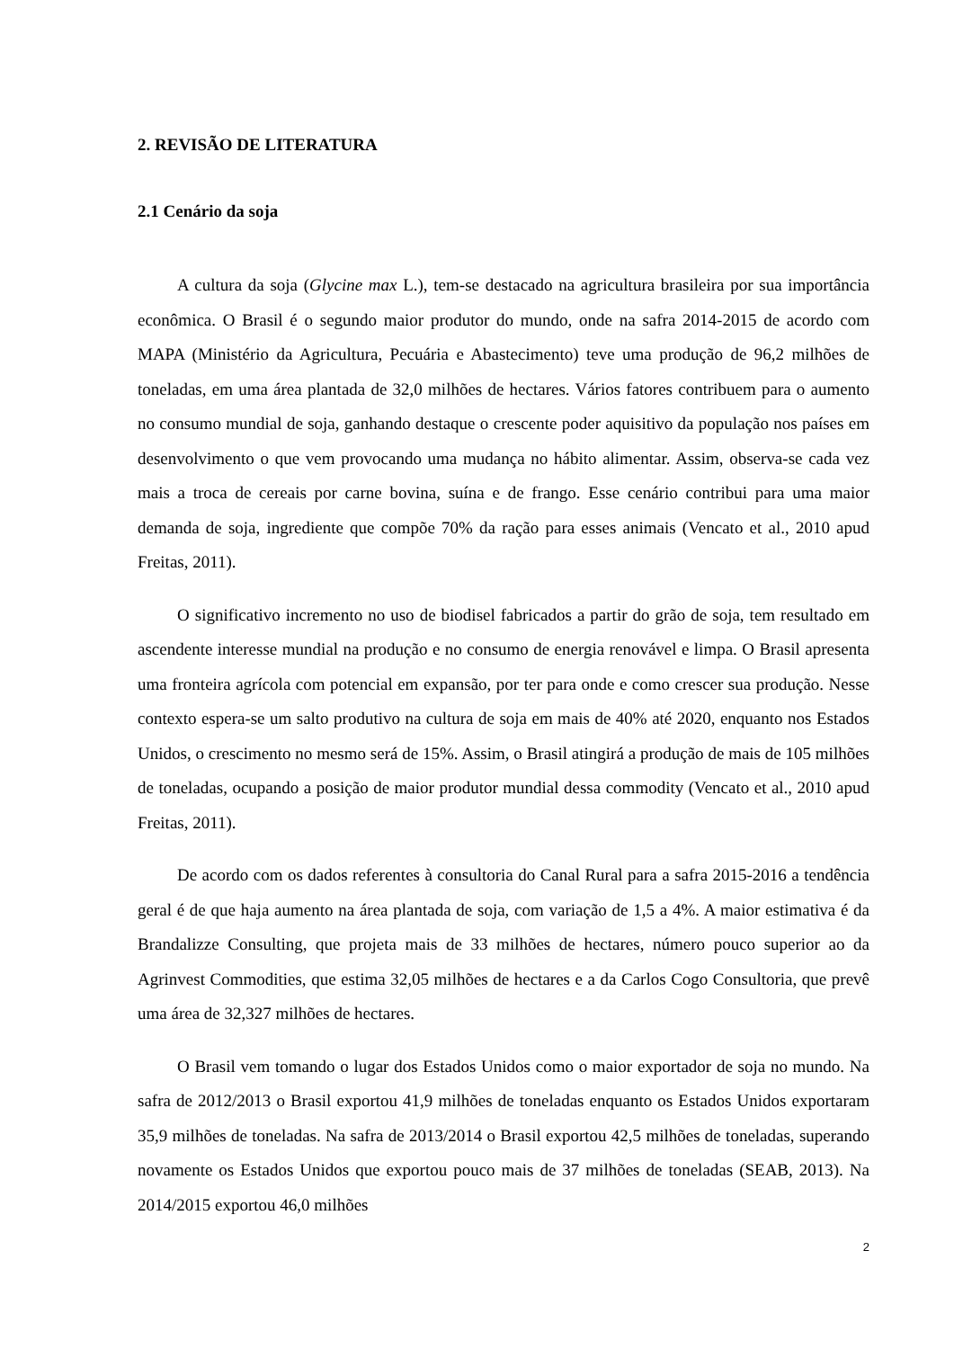2. REVISÃO DE LITERATURA
2.1 Cenário da soja
A cultura da soja (Glycine max L.), tem-se destacado na agricultura brasileira por sua importância econômica. O Brasil é o segundo maior produtor do mundo, onde na safra 2014-2015 de acordo com MAPA (Ministério da Agricultura, Pecuária e Abastecimento) teve uma produção de 96,2 milhões de toneladas, em uma área plantada de 32,0 milhões de hectares. Vários fatores contribuem para o aumento no consumo mundial de soja, ganhando destaque o crescente poder aquisitivo da população nos países em desenvolvimento o que vem provocando uma mudança no hábito alimentar. Assim, observa-se cada vez mais a troca de cereais por carne bovina, suína e de frango. Esse cenário contribui para uma maior demanda de soja, ingrediente que compõe 70% da ração para esses animais (Vencato et al., 2010 apud Freitas, 2011).
O significativo incremento no uso de biodisel fabricados a partir do grão de soja, tem resultado em ascendente interesse mundial na produção e no consumo de energia renovável e limpa. O Brasil apresenta uma fronteira agrícola com potencial em expansão, por ter para onde e como crescer sua produção. Nesse contexto espera-se um salto produtivo na cultura de soja em mais de 40% até 2020, enquanto nos Estados Unidos, o crescimento no mesmo será de 15%. Assim, o Brasil atingirá a produção de mais de 105 milhões de toneladas, ocupando a posição de maior produtor mundial dessa commodity (Vencato et al., 2010 apud Freitas, 2011).
De acordo com os dados referentes à consultoria do Canal Rural para a safra 2015-2016 a tendência geral é de que haja aumento na área plantada de soja, com variação de 1,5 a 4%. A maior estimativa é da Brandalizze Consulting, que projeta mais de 33 milhões de hectares, número pouco superior ao da Agrinvest Commodities, que estima 32,05 milhões de hectares e a da Carlos Cogo Consultoria, que prevê uma área de 32,327 milhões de hectares.
O Brasil vem tomando o lugar dos Estados Unidos como o maior exportador de soja no mundo. Na safra de 2012/2013 o Brasil exportou 41,9 milhões de toneladas enquanto os Estados Unidos exportaram 35,9 milhões de toneladas. Na safra de 2013/2014 o Brasil exportou 42,5 milhões de toneladas, superando novamente os Estados Unidos que exportou pouco mais de 37 milhões de toneladas (SEAB, 2013). Na 2014/2015 exportou 46,0 milhões
2